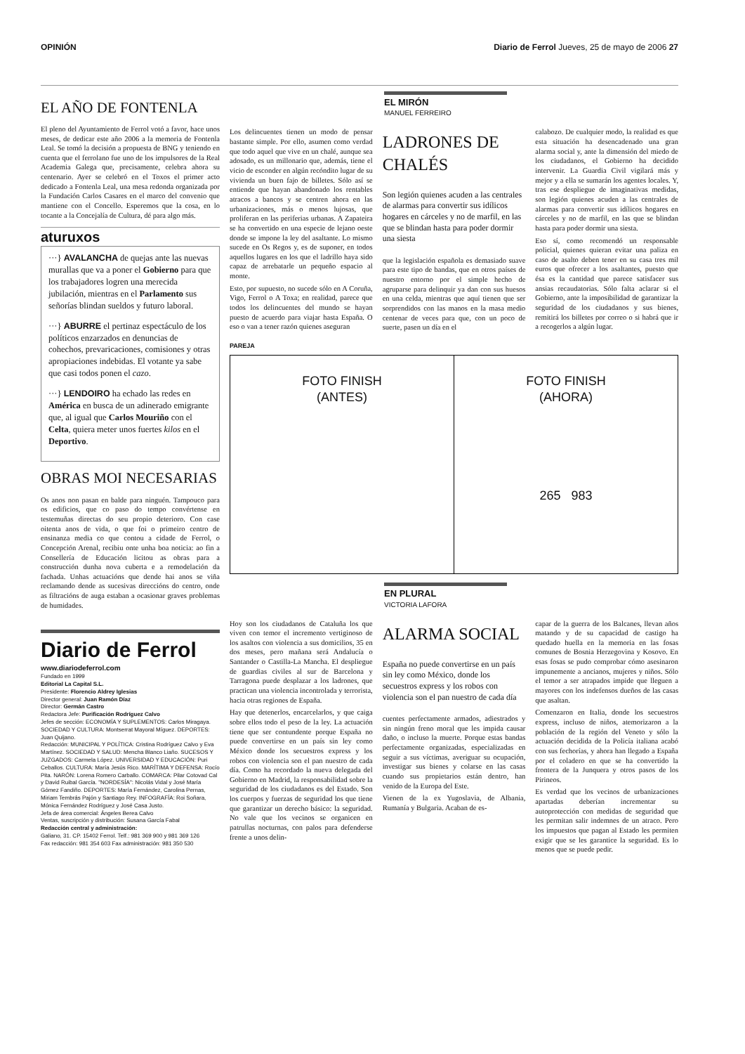OPINIÓN Diario de Ferrol Jueves, 25 de mayo de 2006 27
EL AÑO DE FONTENLA
El pleno del Ayuntamiento de Ferrol votó a favor, hace unos meses, de dedicar este año 2006 a la memoria de Fontenla Leal. Se tomó la decisión a propuesta de BNG y teniendo en cuenta que el ferrolano fue uno de los impulsores de la Real Academia Galega que, precisamente, celebra ahora su centenario. Ayer se celebró en el Toxos el primer acto dedicado a Fontenla Leal, una mesa redonda organizada por la Fundación Carlos Casares en el marco del convenio que mantiene con el Concello. Esperemos que la cosa, en lo tocante a la Concejalía de Cultura, dé para algo más.
aturuxos
···} AVALANCHA de quejas ante las nuevas murallas que va a poner el Gobierno para que los trabajadores logren una merecida jubilación, mientras en el Parlamento sus señorías blindan sueldos y futuro laboral.
···} ABURRE el pertinaz espectáculo de los políticos enzarzados en denuncias de cohechos, prevaricaciones, comisiones y otras apropiaciones indebidas. El votante ya sabe que casi todos ponen el cazo.
···} LENDOIRO ha echado las redes en América en busca de un adinerado emigrante que, al igual que Carlos Mouriño con el Celta, quiera meter unos fuertes kilos en el Deportivo.
OBRAS MOI NECESARIAS
Os anos non pasan en balde para ninguén. Tampouco para os edificios, que co paso do tempo convértense en testemuñas directas do seu propio deterioro. Con case oitenta anos de vida, o que foi o primeiro centro de ensinanza media co que contou a cidade de Ferrol, o Concepción Arenal, recibiu onte unha boa noticia: ao fin a Consellería de Educación licitou as obras para a construcción dunha nova cuberta e a remodelación da fachada. Unhas actuacións que dende hai anos se viña reclamando dende as sucesivas direccións do centro, onde as filtracións de auga estaban a ocasionar graves problemas de humidades.
Diario de Ferrol
www.diariodeferrol.com
Fundado en 1999
Editorial La Capital S.L.
Presidente: Florencio Aldrey Iglesias
Director general: Juan Ramón Díaz
Director: Germán Castro
Redactora Jefe: Purificación Rodríguez Calvo
Jefes de sección: ECONOMÍA Y SUPLEMENTOS: Carlos Miragaya. SOCIEDAD Y CULTURA: Montserrat Mayoral Míguez. DEPORTES: Juan Quijano.
Redacción: MUNICIPAL Y POLÍTICA: Cristina Rodríguez Calvo y Eva Martínez. SOCIEDAD Y SALUD: Mencha Blanco Liaño. SUCESOS Y JUZGADOS: Carmela López. UNIVERSIDAD Y EDUCACIÓN: Puri Ceballos. CULTURA: María Jesús Rico. MARÍTIMA Y DEFENSA: Rocío Pita. NARÓN: Lorena Romero Carballo. COMARCA: Pilar Cotovad Cal y David Ruibal García. "NORDESÍA": Nicolás Vidal y José María Gómez Fandiño. DEPORTES: María Fernández, Carolina Pernas, Miriam Tembrás Pajón y Santiago Rey. INFOGRAFÍA: Roi Soñara, Mónica Fernández Rodríguez y José Casa Justo.
Jefa de área comercial: Ángeles Berea Calvo
Ventas, suscripción y distribución: Susana García Fabal
Redacción central y administración:
Galiano, 31. CP. 15402 Ferrol. Telf.: 981 369 900 y 981 369 126
Fax redacción: 981 354 603 Fax administración: 981 350 530
EL MIRÓN
MANUEL FERREIRO
Los delincuentes tienen un modo de pensar bastante simple. Por ello, asumen como verdad que todo aquel que vive en un chalé, aunque sea adosado, es un millonario que, además, tiene el vicio de esconder en algún recóndito lugar de su vivienda un buen fajo de billetes. Sólo así se entiende que hayan abandonado los rentables atracos a bancos y se centren ahora en las urbanizaciones, más o menos lujosas, que proliferan en las periferias urbanas. A Zapateira se ha convertido en una especie de lejano oeste donde se impone la ley del asaltante. Lo mismo sucede en Os Regos y, es de suponer, en todos aquellos lugares en los que el ladrillo haya sido capaz de arrebatarle un pequeño espacio al monte.
Esto, por supuesto, no sucede sólo en A Coruña, Vigo, Ferrol o A Toxa; en realidad, parece que todos los delincuentes del mundo se hayan puesto de acuerdo para viajar hasta España. O eso o van a tener razón quienes aseguran
LADRONES DE CHALÉS
Son legión quienes acuden a las centrales de alarmas para convertir sus idílicos hogares en cárceles y no de marfil, en las que se blindan hasta para poder dormir una siesta
que la legislación española es demasiado suave para este tipo de bandas, que en otros países de nuestro entorno por el simple hecho de agruparse para delinquir ya dan con sus huesos en una celda, mientras que aquí tienen que ser sorprendidos con las manos en la masa medio centenar de veces para que, con un poco de suerte, pasen un día en el
calabozo. De cualquier modo, la realidad es que esta situación ha desencadenado una gran alarma social y, ante la dimensión del miedo de los ciudadanos, el Gobierno ha decidido intervenir. La Guardia Civil vigilará más y mejor y a ella se sumarán los agentes locales. Y, tras ese despliegue de imaginativas medidas, son legión quienes acuden a las centrales de alarmas para convertir sus idílicos hogares en cárceles y no de marfil, en las que se blindan hasta para poder dormir una siesta.
Eso sí, como recomendó un responsable policial, quienes quieran evitar una paliza en caso de asalto deben tener en su casa tres mil euros que ofrecer a los asaltantes, puesto que ésa es la cantidad que parece satisfacer sus ansias recaudatorias. Sólo falta aclarar si el Gobierno, ante la imposibilidad de garantizar la seguridad de los ciudadanos y sus bienes, remitirá los billetes por correo o si habrá que ir a recogerlos a algún lugar.
PAREJA
FOTO FINISH
(ANTES)
FOTO FINISH
(AHORA)
265 983
EN PLURAL
VICTORIA LAFORA
Hoy son los ciudadanos de Cataluña los que viven con temor el incremento vertiginoso de los asaltos con violencia a sus domicilios, 35 en dos meses, pero mañana será Andalucía o Santander o Castilla-La Mancha. El despliegue de guardias civiles al sur de Barcelona y Tarragona puede desplazar a los ladrones, que practican una violencia incontrolada y terrorista, hacia otras regiones de España.
Hay que detenerlos, encarcelarlos, y que caiga sobre ellos todo el peso de la ley. La actuación tiene que ser contundente porque España no puede convertirse en un país sin ley como México donde los secuestros express y los robos con violencia son el pan nuestro de cada día. Como ha recordado la nueva delegada del Gobierno en Madrid, la responsabilidad sobre la seguridad de los ciudadanos es del Estado. Son los cuerpos y fuerzas de seguridad los que tiene que garantizar un derecho básico: la seguridad. No vale que los vecinos se organicen en patrullas nocturnas, con palos para defenderse frente a unos delin-
ALARMA SOCIAL
España no puede convertirse en un país sin ley como México, donde los secuestros express y los robos con violencia son el pan nuestro de cada día
cuentes perfectamente armados, adiestrados y sin ningún freno moral que les impida causar daño, o incluso la muerte. Porque estas bandas perfectamente organizadas, especializadas en seguir a sus víctimas, averiguar su ocupación, investigar sus bienes y colarse en las casas cuando sus propietarios están dentro, han venido de la Europa del Este.
Vienen de la ex Yugoslavia, de Albania, Rumanía y Bulgaria. Acaban de es-
capar de la guerra de los Balcanes, llevan años matando y de su capacidad de castigo ha quedado huella en la memoria en las fosas comunes de Bosnia Herzegovina y Kosovo. En esas fosas se pudo comprobar cómo asesinaron impunemente a ancianos, mujeres y niños. Sólo el temor a ser atrapados impide que lleguen a mayores con los indefensos dueños de las casas que asaltan.
Comenzaron en Italia, donde los secuestros express, incluso de niños, atemorizaron a la población de la región del Veneto y sólo la actuación decidida de la Policía italiana acabó con sus fechorías, y ahora han llegado a España por el coladero en que se ha convertido la frontera de la Junquera y otros pasos de los Pirineos.
Es verdad que los vecinos de urbanizaciones apartadas deberían incrementar su autoprotección con medidas de seguridad que les permitan salir indemnes de un atraco. Pero los impuestos que pagan al Estado les permiten exigir que se les garantice la seguridad. Es lo menos que se puede pedir.